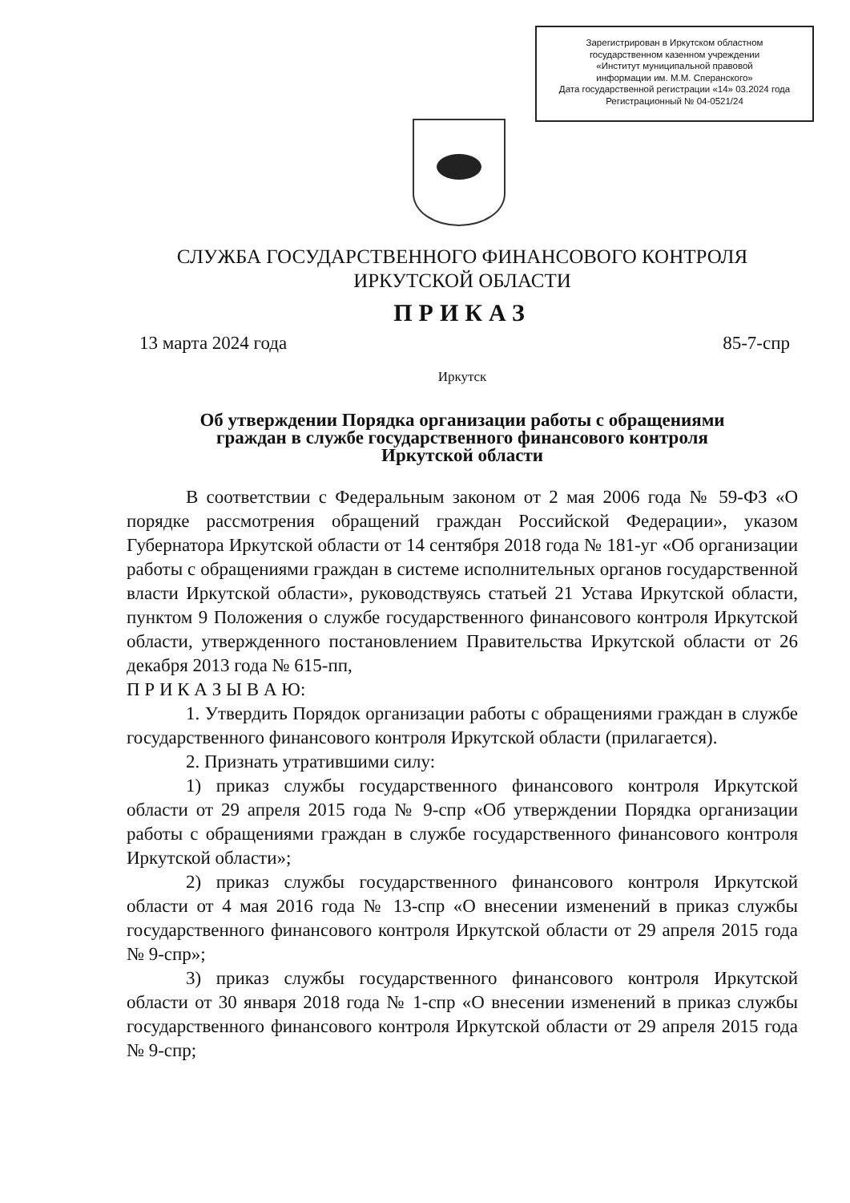Зарегистрирован в Иркутском областном
государственном казенном учреждении
«Институт муниципальной правовой
информации им. М.М. Сперанского»
Дата государственной регистрации «14» 03.2024 года
Регистрационный № 04-0521/24
СЛУЖБА ГОСУДАРСТВЕННОГО ФИНАНСОВОГО КОНТРОЛЯ
ИРКУТСКОЙ ОБЛАСТИ
ПРИКАЗ
13 марта 2024 года 85-7-спр
Иркутск
Об утверждении Порядка организации работы с обращениями
граждан в службе государственного финансового контроля
Иркутской области
В соответствии с Федеральным законом от 2 мая 2006 года № 59-ФЗ «О порядке рассмотрения обращений граждан Российской Федерации», указом Губернатора Иркутской области от 14 сентября 2018 года № 181-уг «Об организации работы с обращениями граждан в системе исполнительных органов государственной власти Иркутской области», руководствуясь статьей 21 Устава Иркутской области, пунктом 9 Положения о службе государственного финансового контроля Иркутской области, утвержденного постановлением Правительства Иркутской области от 26 декабря 2013 года № 615-пп,
П Р И К А З Ы В А Ю:
1. Утвердить Порядок организации работы с обращениями граждан в службе государственного финансового контроля Иркутской области (прилагается).
2. Признать утратившими силу:
1) приказ службы государственного финансового контроля Иркутской области от 29 апреля 2015 года № 9-спр «Об утверждении Порядка организации работы с обращениями граждан в службе государственного финансового контроля Иркутской области»;
2) приказ службы государственного финансового контроля Иркутской области от 4 мая 2016 года № 13-спр «О внесении изменений в приказ службы государственного финансового контроля Иркутской области от 29 апреля 2015 года № 9-спр»;
3) приказ службы государственного финансового контроля Иркутской области от 30 января 2018 года № 1-спр «О внесении изменений в приказ службы государственного финансового контроля Иркутской области от 29 апреля 2015 года № 9-спр;